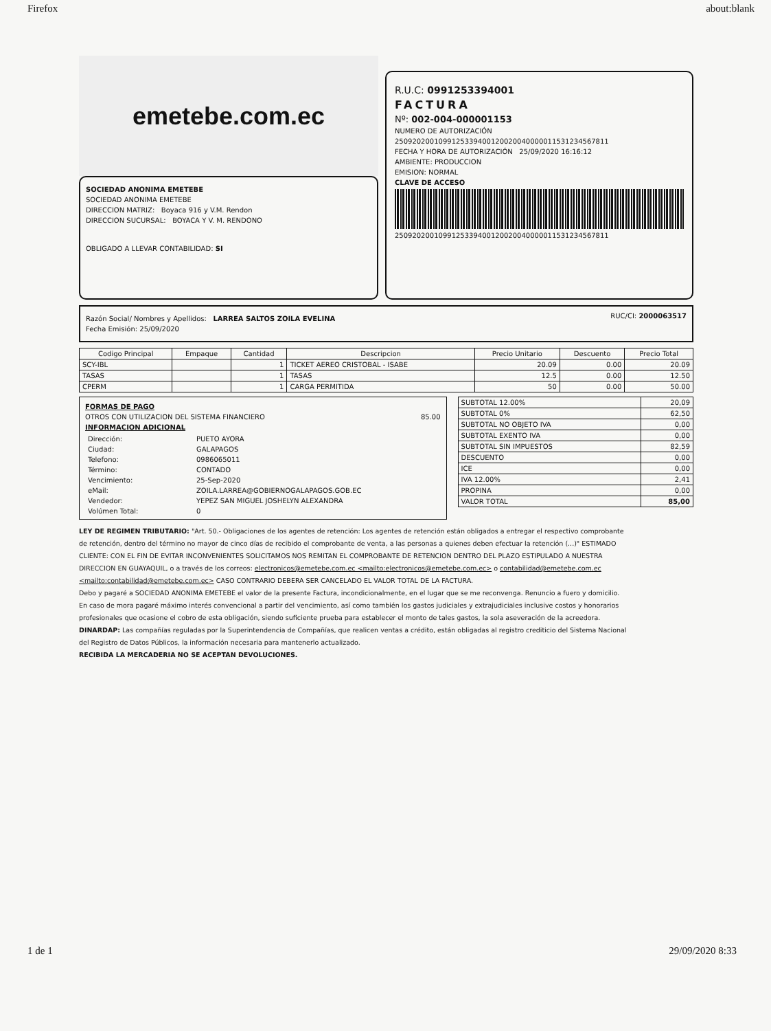Firefox about:blank
emetebe.com.ec
SOCIEDAD ANONIMA EMETEBE
SOCIEDAD ANONIMA EMETEBE
DIRECCION MATRIZ: Boyaca 916 y V.M. Rendon
DIRECCION SUCURSAL: BOYACA Y V. M. RENDONO
OBLIGADO A LLEVAR CONTABILIDAD: SI
R.U.C: 0991253394001
FACTURA
Nº: 002-004-000001153
NUMERO DE AUTORIZACIÓN
2509202001099125339400120020040000011531234567811
FECHA Y HORA DE AUTORIZACIÓN 25/09/2020 16:16:12
AMBIENTE: PRODUCCION
EMISION: NORMAL
CLAVE DE ACCESO
2509202001099125339400120020040000011531234567811
Razón Social/ Nombres y Apellidos: LARREA SALTOS ZOILA EVELINA
Fecha Emisión: 25/09/2020
RUC/CI: 2000063517
| Codigo Principal | Empaque | Cantidad | Descripcion | Precio Unitario | Descuento | Precio Total |
| --- | --- | --- | --- | --- | --- | --- |
| SCY-IBL | | 1 | TICKET AEREO CRISTOBAL - ISABE | 20.09 | 0.00 | 20.09 |
| TASAS | | 1 | TASAS | 12.5 | 0.00 | 12.50 |
| CPERM | | 1 | CARGA PERMITIDA | 50 | 0.00 | 50.00 |
FORMAS DE PAGO
OTROS CON UTILIZACION DEL SISTEMA FINANCIERO 85.00
INFORMACION ADICIONAL
| Dirección: | PUETO AYORA |
| Ciudad: | GALAPAGOS |
| Telefono: | 0986065011 |
| Término: | CONTADO |
| Vencimiento: | 25-Sep-2020 |
| eMail: | ZOILA.LARREA@GOBIERNOGALAPAGOS.GOB.EC |
| Vendedor: | YEPEZ SAN MIGUEL JOSHELYN ALEXANDRA |
| Volúmen Total: | 0 |
| SUBTOTAL 12.00% | 20,09 |
| SUBTOTAL 0% | 62,50 |
| SUBTOTAL NO OBJETO IVA | 0,00 |
| SUBTOTAL EXENTO IVA | 0,00 |
| SUBTOTAL SIN IMPUESTOS | 82,59 |
| DESCUENTO | 0,00 |
| ICE | 0,00 |
| IVA 12.00% | 2,41 |
| PROPINA | 0,00 |
| VALOR TOTAL | 85,00 |
LEY DE REGIMEN TRIBUTARIO: "Art. 50.- Obligaciones de los agentes de retención: Los agentes de retención están obligados a entregar el respectivo comprobante de retención, dentro del término no mayor de cinco días de recibido el comprobante de venta, a las personas a quienes deben efectuar la retención (...)" ESTIMADO CLIENTE: CON EL FIN DE EVITAR INCONVENIENTES SOLICITAMOS NOS REMITAN EL COMPROBANTE DE RETENCION DENTRO DEL PLAZO ESTIPULADO A NUESTRA DIRECCION EN GUAYAQUIL, o a través de los correos: electronicos@emetebe.com.ec <mailto:electronicos@emetebe.com.ec> o contabilidad@emetebe.com.ec <mailto:contabilidad@emetebe.com.ec> CASO CONTRARIO DEBERA SER CANCELADO EL VALOR TOTAL DE LA FACTURA.
Debo y pagaré a SOCIEDAD ANONIMA EMETEBE el valor de la presente Factura, incondicionalmente, en el lugar que se me reconvenga. Renuncio a fuero y domicilio. En caso de mora pagaré máximo interés convencional a partir del vencimiento, así como también los gastos judiciales y extrajudiciales inclusive costos y honorarios profesionales que ocasione el cobro de esta obligación, siendo suficiente prueba para establecer el monto de tales gastos, la sola aseveración de la acreedora.
DINARDAP: Las compañías reguladas por la Superintendencia de Compañías, que realicen ventas a crédito, están obligadas al registro crediticio del Sistema Nacional del Registro de Datos Públicos, la información necesaria para mantenerlo actualizado.
RECIBIDA LA MERCADERIA NO SE ACEPTAN DEVOLUCIONES.
1 de 1 29/09/2020 8:33